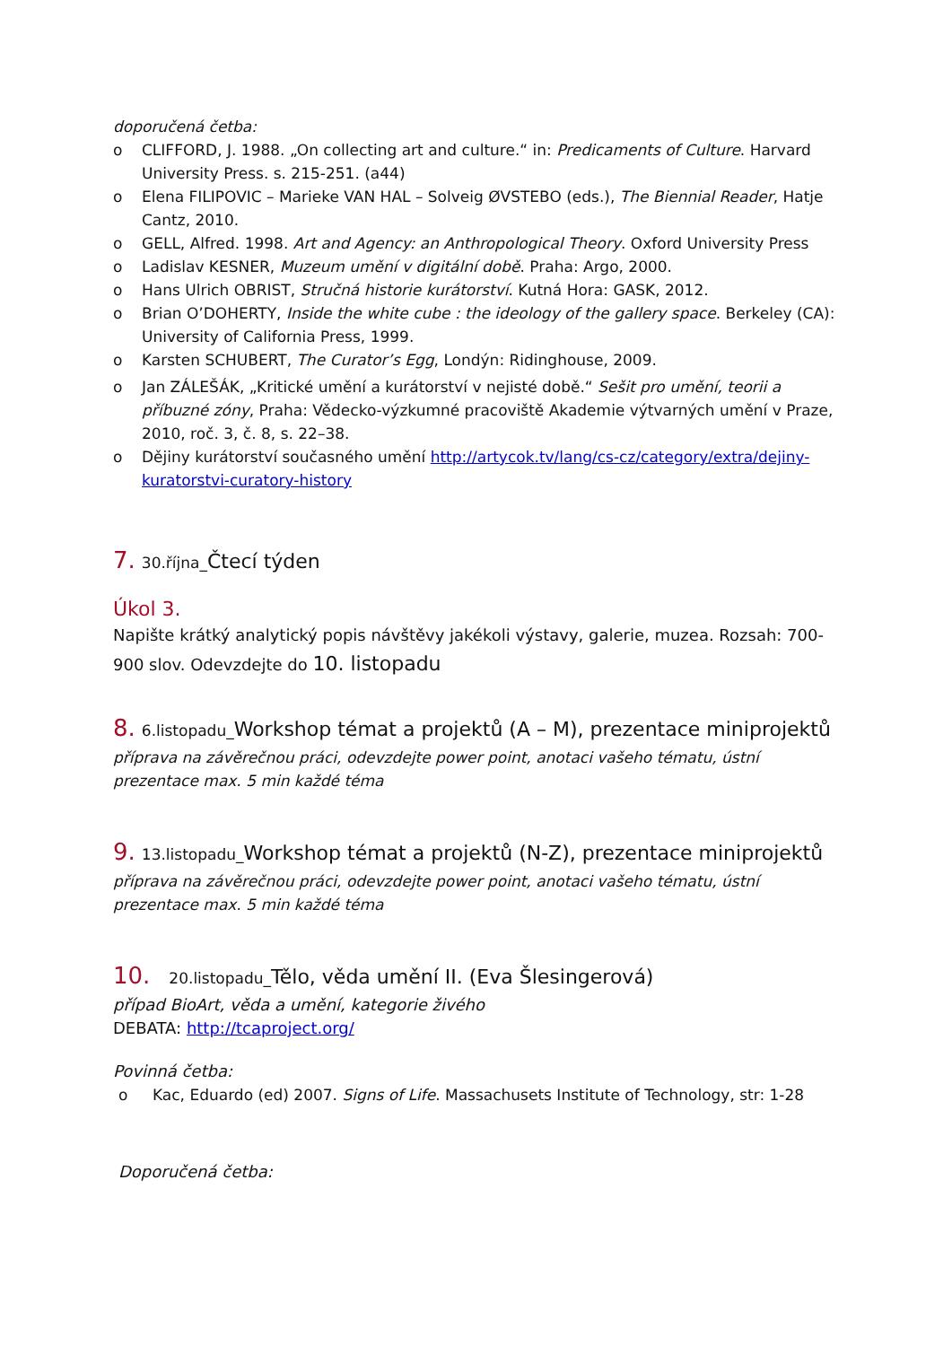doporučená četba:
o CLIFFORD, J. 1988. „On collecting art and culture.“ in: Predicaments of Culture. Harvard University Press. s. 215-251. (a44)
o Elena FILIPOVIC – Marieke VAN HAL – Solveig ØVSTEBO (eds.), The Biennial Reader, Hatje Cantz, 2010.
o GELL, Alfred. 1998. Art and Agency: an Anthropological Theory. Oxford University Press
o Ladislav KESNER, Muzeum umění v digitální době. Praha: Argo, 2000.
o Hans Ulrich OBRIST, Stručná historie kurátorství. Kutná Hora: GASK, 2012.
o Brian O’DOHERTY, Inside the white cube : the ideology of the gallery space. Berkeley (CA): University of California Press, 1999.
o Karsten SCHUBERT, The Curator’s Egg, Londýn: Ridinghouse, 2009.
o Jan ZÁLEŠÁK, „Kritické umění a kurátorství v nejisté době.“ Sešit pro umění, teorii a příbuzné zóny, Praha: Vědecko-výzkumné pracoviště Akademie výtvarných umění v Praze, 2010, roč. 3, č. 8, s. 22–38.
o Dějiny kurátorství současného umění http://artycok.tv/lang/cs-cz/category/extra/dejiny-kuratorstvi-curatory-history
7. 30.října_Čtecí týden
Úkol 3.
Napište krátký analytický popis návštěvy jakékoli výstavy, galerie, muzea. Rozsah: 700-900 slov. Odevzdejte do 10. listopadu
8. 6.listopadu_Workshop témat a projektů (A – M), prezentace miniprojektů
příprava na závěrečnou práci, odevzdejte power point, anotaci vašeho tématu, ústní prezentace max. 5 min každé téma
9. 13.listopadu_Workshop témat a projektů (N-Z), prezentace miniprojektů
příprava na závěrečnou práci, odevzdejte power point, anotaci vašeho tématu, ústní prezentace max. 5 min každé téma
10. 20.listopadu_Tělo, věda umění II. (Eva Šlesingerová)
případ BioArt, věda a umění, kategorie živého
DEBATA: http://tcaproject.org/
Povinná četba:
o Kac, Eduardo (ed) 2007. Signs of Life. Massachusets Institute of Technology, str: 1-28
Doporučená četba: